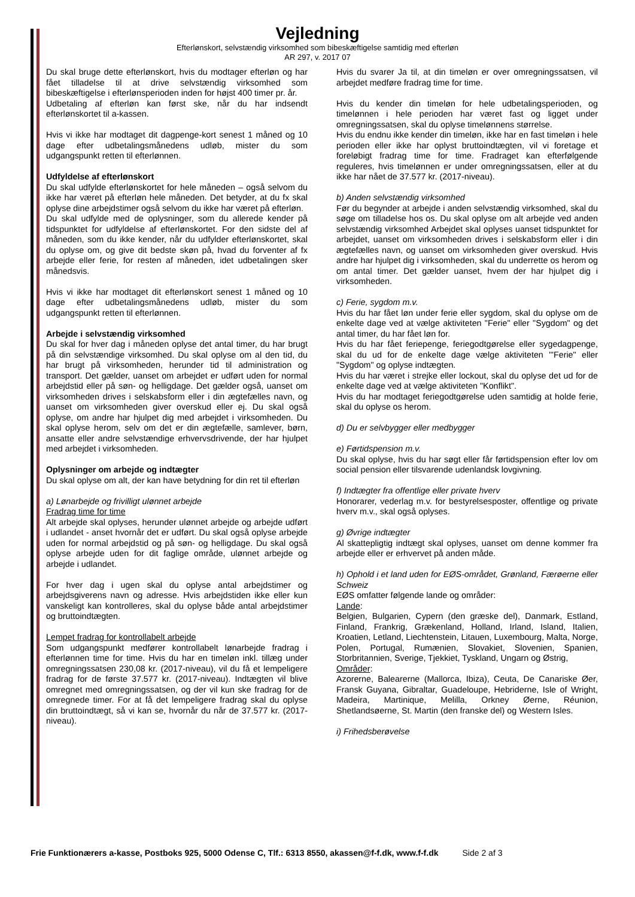Vejledning
Efterlønskort, selvstændig virksomhed som bibeskæftigelse samtidig med efterløn
AR 297, v. 2017 07
Du skal bruge dette efterlønskort, hvis du modtager efterløn og har fået tilladelse til at drive selvstændig virksomhed som bibeskæftigelse i efterlønsperioden inden for højst 400 timer pr. år.
Udbetaling af efterløn kan først ske, når du har indsendt efterlønskortet til a-kassen.
Hvis vi ikke har modtaget dit dagpenge-kort senest 1 måned og 10 dage efter udbetalingsmånedens udløb, mister du som udgangspunkt retten til efterlønnen.
Udfyldelse af efterlønskort
Du skal udfylde efterlønskortet for hele måneden – også selvom du ikke har været på efterløn hele måneden. Det betyder, at du fx skal oplyse dine arbejdstimer også selvom du ikke har været på efterløn.
Du skal udfylde med de oplysninger, som du allerede kender på tidspunktet for udfyldelse af efterlønskortet. For den sidste del af måneden, som du ikke kender, når du udfylder efterlønskortet, skal du oplyse om, og give dit bedste skøn på, hvad du forventer af fx arbejde eller ferie, for resten af måneden, idet udbetalingen sker månedsvis.
Hvis vi ikke har modtaget dit efterlønskort senest 1 måned og 10 dage efter udbetalingsmånedens udløb, mister du som udgangspunkt retten til efterlønnen.
Arbejde i selvstændig virksomhed
Du skal for hver dag i måneden oplyse det antal timer, du har brugt på din selvstændige virksomhed. Du skal oplyse om al den tid, du har brugt på virksomheden, herunder tid til administration og transport. Det gælder, uanset om arbejdet er udført uden for normal arbejdstid eller på søn- og helligdage. Det gælder også, uanset om virksomheden drives i selskabsform eller i din ægtefælles navn, og uanset om virksomheden giver overskud eller ej. Du skal også oplyse, om andre har hjulpet dig med arbejdet i virksomheden. Du skal oplyse herom, selv om det er din ægtefælle, samlever, børn, ansatte eller andre selvstændige erhvervsdrivende, der har hjulpet med arbejdet i virksomheden.
Oplysninger om arbejde og indtægter
Du skal oplyse om alt, der kan have betydning for din ret til efterløn
a) Lønarbejde og frivilligt ulønnet arbejde
Fradrag time for time
Alt arbejde skal oplyses, herunder ulønnet arbejde og arbejde udført i udlandet - anset hvornår det er udført. Du skal også oplyse arbejde uden for normal arbejdstid og på søn- og helligdage. Du skal også oplyse arbejde uden for dit faglige område, ulønnet arbejde og arbejde i udlandet.
For hver dag i ugen skal du oplyse antal arbejdstimer og arbejdsgiverens navn og adresse. Hvis arbejdstiden ikke eller kun vanskeligt kan kontrolleres, skal du oplyse både antal arbejdstimer og bruttoindtægten.
Lempet fradrag for kontrollabelt arbejde
Som udgangspunkt medfører kontrollabelt lønarbejde fradrag i efterlønnen time for time. Hvis du har en timeløn inkl. tillæg under omregningssatsen 230,08 kr. (2017-niveau), vil du få et lempeligere fradrag for de første 37.577 kr. (2017-niveau). Indtægten vil blive omregnet med omregningssatsen, og der vil kun ske fradrag for de omregnede timer. For at få det lempeligere fradrag skal du oplyse din bruttoindtægt, så vi kan se, hvornår du når de 37.577 kr. (2017-niveau).
Hvis du svarer Ja til, at din timeløn er over omregningssatsen, vil arbejdet medføre fradrag time for time.
Hvis du kender din timeløn for hele udbetalingsperioden, og timelønnen i hele perioden har været fast og ligget under omregningssatsen, skal du oplyse timelønnens størrelse.
Hvis du endnu ikke kender din timeløn, ikke har en fast timeløn i hele perioden eller ikke har oplyst bruttoindtægten, vil vi foretage et foreløbigt fradrag time for time. Fradraget kan efterfølgende reguleres, hvis timelønnen er under omregningssatsen, eller at du ikke har nået de 37.577 kr. (2017-niveau).
b) Anden selvstændig virksomhed
Før du begynder at arbejde i anden selvstændig virksomhed, skal du søge om tilladelse hos os. Du skal oplyse om alt arbejde ved anden selvstændig virksomhed Arbejdet skal oplyses uanset tidspunktet for arbejdet, uanset om virksomheden drives i selskabsform eller i din ægtefælles navn, og uanset om virksomheden giver overskud. Hvis andre har hjulpet dig i virksomheden, skal du underrette os herom og om antal timer. Det gælder uanset, hvem der har hjulpet dig i virksomheden.
c) Ferie, sygdom m.v.
Hvis du har fået løn under ferie eller sygdom, skal du oplyse om de enkelte dage ved at vælge aktiviteten "Ferie" eller "Sygdom" og det antal timer, du har fået løn for.
Hvis du har fået feriepenge, feriegodtgørelse eller sygedagpenge, skal du ud for de enkelte dage vælge aktiviteten "'Ferie" eller "Sygdom" og oplyse indtægten.
Hvis du har været i strejke eller lockout, skal du oplyse det ud for de enkelte dage ved at vælge aktiviteten "Konflikt".
Hvis du har modtaget feriegodtgørelse uden samtidig at holde ferie, skal du oplyse os herom.
d) Du er selvbygger eller medbygger
e) Førtidspension m.v.
Du skal oplyse, hvis du har søgt eller får førtidspension efter lov om social pension eller tilsvarende udenlandsk lovgivning.
f) Indtægter fra offentlige eller private hverv
Honorarer, vederlag m.v. for bestyrelsesposter, offentlige og private hverv m.v., skal også oplyses.
g) Øvrige indtægter
Al skattepligtig indtægt skal oplyses, uanset om denne kommer fra arbejde eller er erhvervet på anden måde.
h) Ophold i et land uden for EØS-området, Grønland, Færøerne eller Schweiz
EØS omfatter følgende lande og områder:
Lande:
Belgien, Bulgarien, Cypern (den græske del), Danmark, Estland, Finland, Frankrig, Grækenland, Holland, Irland, Island, Italien, Kroatien, Letland, Liechtenstein, Litauen, Luxembourg, Malta, Norge, Polen, Portugal, Rumænien, Slovakiet, Slovenien, Spanien, Storbritannien, Sverige, Tjekkiet, Tyskland, Ungarn og Østrig,
Områder:
Azorerne, Balearerne (Mallorca, Ibiza), Ceuta, De Canariske Øer, Fransk Guyana, Gibraltar, Guadeloupe, Hebriderne, Isle of Wright, Madeira, Martinique, Melilla, Orkney Øerne, Réunion, Shetlandsøerne, St. Martin (den franske del) og Western Isles.
i) Frihedsberøvelse
Frie Funktionærers a-kasse, Postboks 925, 5000 Odense C, Tlf.: 6313 8550, akassen@f-f.dk, www.f-f.dk Side 2 af 3